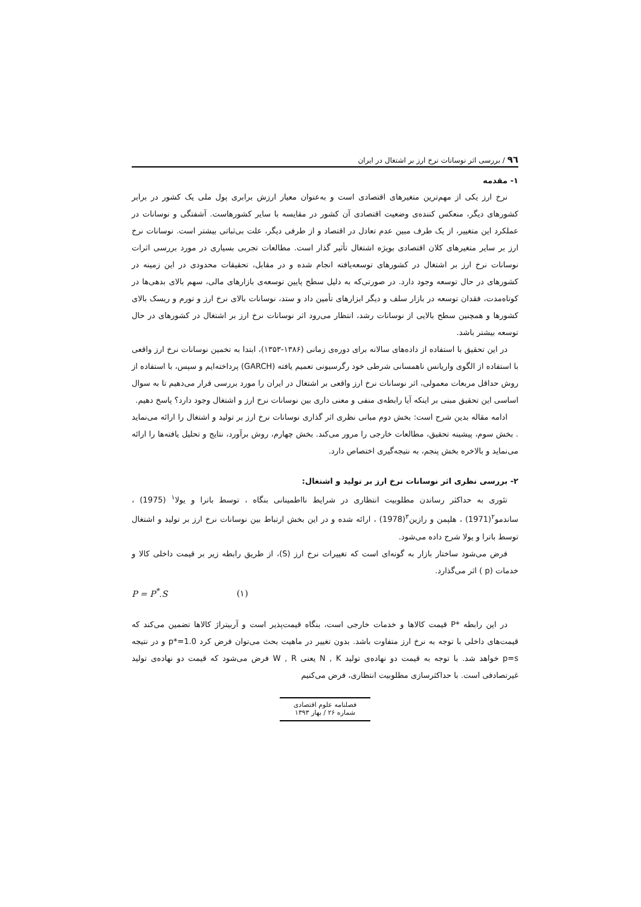۹٦ / بررسی اثر نوسانات نرخ ارز بر اشتغال در ایران
۱- مقدمه
نرخ ارز یکی از مهم‌ترین متغیرهای اقتصادی است و به‌عنوان معیار ارزش برابری پول ملی یک کشور در برابر کشورهای دیگر، منعکس کننده‌ی وضعیت اقتصادی آن کشور در مقایسه با سایر کشورهاست. آشفتگی و نوسانات در عملکرد این متغییر، از یک طرف مبین عدم تعادل در اقتصاد و از طرفی دیگر، علت بی‌ثباتی بیشتر است. نوسانات نرخ ارز بر سایر متغیرهای کلان اقتصادی بویژه اشتغال تأثیر گذار است. مطالعات تجربی بسیاری در مورد بررسی اثرات نوسانات نرخ ارز بر اشتغال در کشورهای توسعه‌یافته انجام شده و در مقابل، تحقیقات محدودی در این زمینه در کشورهای در حال توسعه وجود دارد. در صورتی‌که به دلیل سطح پایین توسعه‌ی بازارهای مالی، سهم بالای بدهی‌ها در کوتاه‌مدت، فقدان توسعه در بازار سلف و دیگر ابزارهای تأمین داد و ستد، نوسانات بالای نرخ ارز و تورم و ریسک بالای کشورها و همچنین سطح بالایی از نوسانات رشد، انتظار می‌رود اثر نوسانات نرخ ارز بر اشتغال در کشورهای در حال توسعه بیشتر باشد.
در این تحقیق با استفاده از داده‌های سالانه برای دوره‌ی زمانی (۱۳۸۶-۱۳۵۳)، ابتدا به تخمین نوسانات نرخ ارز واقعی با استفاده از الگوی واریانس ناهمسانی شرطی خود رگرسیونی تعمیم یافته (GARCH) پرداخته‌ایم و سپس، با استفاده از روش حداقل مربعات معمولی، اثر نوسانات نرخ ارز واقعی بر اشتغال در ایران را مورد بررسی قرار می‌دهیم تا به سوال اساسی این تحقیق مبنی بر اینکه آیا رابطه‌ی منفی و معنی داری بین نوسانات نرخ ارز و اشتغال وجود دارد؟ پاسخ دهیم.
ادامه مقاله بدین شرح است: بخش دوم مبانی نظری اثر گذاری نوسانات نرخ ارز بر تولید و اشتغال را ارائه می‌نماید . بخش سوم، پیشینه تحقیق، مطالعات خارجی را مرور می‌کند. بخش چهارم، روش برآورد، نتایج و تحلیل یافته‌ها را ارائه می‌نماید و بالاخره بخش پنجم، به نتیجه‌گیری اختصاص دارد.
۲- بررسی نظری اثر نوسانات نرخ ارز بر تولید و اشتغال:
تئوری به حداکثر رساندن مطلوبیت انتظاری در شرایط نااطمینانی بنگاه ، توسط باترا و یولا<sup>۱</sup> (1975) ، ساندمو<sup>۲</sup>(1971) ، هلپمن و رازین<sup>۳</sup>(1978) ، ارائه شده و در این بخش ارتباط بین نوسانات نرخ ارز بر تولید و اشتغال توسط باترا و یولا شرح داده می‌شود.
فرض می‌شود ساختار بازار به گونه‌ای است که تغییرات نرخ ارز (S)، از طریق رابطه زیر بر قیمت داخلی کالا و خدمات (p ) اثر می‌گذارد.
P = P<sup>*</sup>.S (۱)
در این رابطه *P قیمت کالاها و خدمات خارجی است، بنگاه قیمت‌پذیر است و آربیتراژ کالاها تضمین می‌کند که قیمت‌های داخلی با توجه به نرخ ارز متفاوت باشد. بدون تغییر در ماهیت بحث می‌توان فرض کرد p*=1.0 و در نتیجه p=s خواهد شد. با توجه به قیمت دو نهاده‌ی تولید N , K یعنی W , R فرض می‌شود که قیمت دو نهاده‌ی تولید غیرتصادفی است. با حداکثرسازی مطلوبیت انتظاری، فرض می‌کنیم
فصلنامه علوم اقتصادی
شماره ۲۶ / بهار ۱۳۹۳